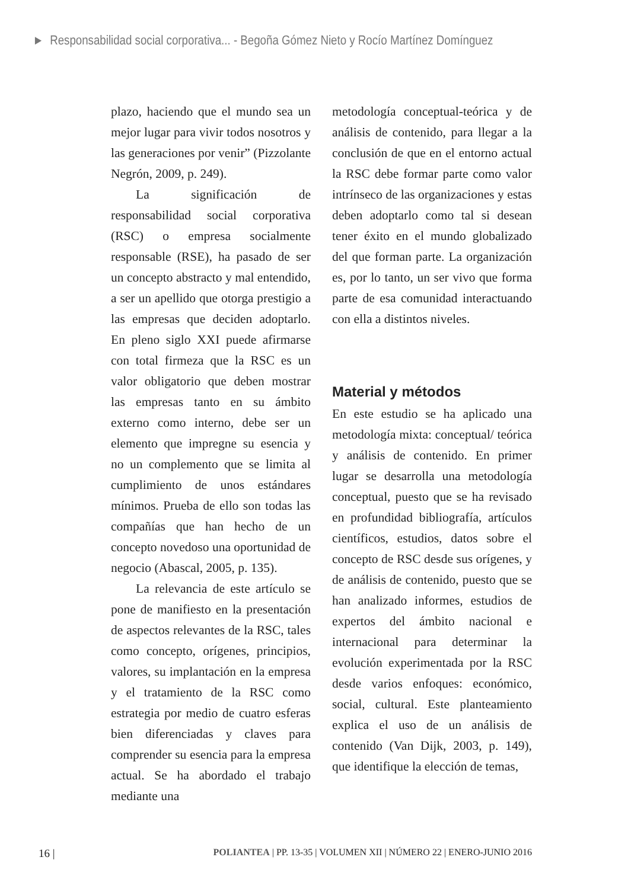► Responsabilidad social corporativa... - Begoña Gómez Nieto y Rocío Martínez Domínguez
plazo, haciendo que el mundo sea un mejor lugar para vivir todos nosotros y las generaciones por venir” (Pizzolante Negrón, 2009, p. 249).
La significación de responsabilidad social corporativa (RSC) o empresa socialmente responsable (RSE), ha pasado de ser un concepto abstracto y mal entendido, a ser un apellido que otorga prestigio a las empresas que deciden adoptarlo. En pleno siglo XXI puede afirmarse con total firmeza que la RSC es un valor obligatorio que deben mostrar las empresas tanto en su ámbito externo como interno, debe ser un elemento que impregne su esencia y no un complemento que se limita al cumplimiento de unos estándares mínimos. Prueba de ello son todas las compañías que han hecho de un concepto novedoso una oportunidad de negocio (Abascal, 2005, p. 135).
La relevancia de este artículo se pone de manifiesto en la presentación de aspectos relevantes de la RSC, tales como concepto, orígenes, principios, valores, su implantación en la empresa y el tratamiento de la RSC como estrategia por medio de cuatro esferas bien diferenciadas y claves para comprender su esencia para la empresa actual. Se ha abordado el trabajo mediante una
metodología conceptual-teórica y de análisis de contenido, para llegar a la conclusión de que en el entorno actual la RSC debe formar parte como valor intrínseco de las organizaciones y estas deben adoptarlo como tal si desean tener éxito en el mundo globalizado del que forman parte. La organización es, por lo tanto, un ser vivo que forma parte de esa comunidad interactuando con ella a distintos niveles.
Material y métodos
En este estudio se ha aplicado una metodología mixta: conceptual/ teórica y análisis de contenido. En primer lugar se desarrolla una metodología conceptual, puesto que se ha revisado en profundidad bibliografía, artículos científicos, estudios, datos sobre el concepto de RSC desde sus orígenes, y de análisis de contenido, puesto que se han analizado informes, estudios de expertos del ámbito nacional e internacional para determinar la evolución experimentada por la RSC desde varios enfoques: económico, social, cultural. Este planteamiento explica el uso de un análisis de contenido (Van Dijk, 2003, p. 149), que identifique la elección de temas,
16 | POLIANTEA | PP. 13-35 | VOLUMEN XII | NÚMERO 22 | ENERO-JUNIO 2016